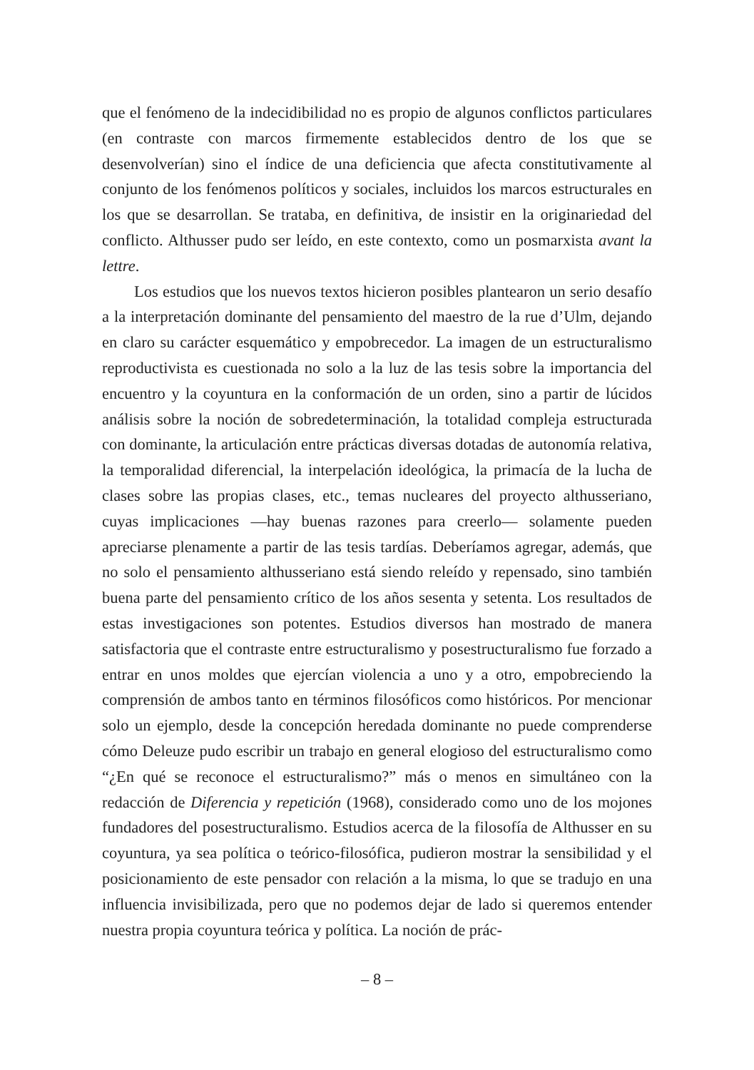que el fenómeno de la indecidibilidad no es propio de algunos conflictos particulares (en contraste con marcos firmemente establecidos dentro de los que se desenvolverían) sino el índice de una deficiencia que afecta constitutivamente al conjunto de los fenómenos políticos y sociales, incluidos los marcos estructurales en los que se desarrollan. Se trataba, en definitiva, de insistir en la originariedad del conflicto. Althusser pudo ser leído, en este contexto, como un posmarxista avant la lettre.
Los estudios que los nuevos textos hicieron posibles plantearon un serio desafío a la interpretación dominante del pensamiento del maestro de la rue d’Ulm, dejando en claro su carácter esquemático y empobrecedor. La imagen de un estructuralismo reproductivista es cuestionada no solo a la luz de las tesis sobre la importancia del encuentro y la coyuntura en la conformación de un orden, sino a partir de lúcidos análisis sobre la noción de sobredeterminación, la totalidad compleja estructurada con dominante, la articulación entre prácticas diversas dotadas de autonomía relativa, la temporalidad diferencial, la interpelación ideológica, la primacía de la lucha de clases sobre las propias clases, etc., temas nucleares del proyecto althusseriano, cuyas implicaciones —hay buenas razones para creerlo— solamente pueden apreciarse plenamente a partir de las tesis tardías. Deberíamos agregar, además, que no solo el pensamiento althusseriano está siendo releído y repensado, sino también buena parte del pensamiento crítico de los años sesenta y setenta. Los resultados de estas investigaciones son potentes. Estudios diversos han mostrado de manera satisfactoria que el contraste entre estructuralismo y posestructuralismo fue forzado a entrar en unos moldes que ejercían violencia a uno y a otro, empobreciendo la comprensión de ambos tanto en términos filosóficos como históricos. Por mencionar solo un ejemplo, desde la concepción heredada dominante no puede comprenderse cómo Deleuze pudo escribir un trabajo en general elogioso del estructuralismo como “¿En qué se reconoce el estructuralismo?” más o menos en simultáneo con la redacción de Diferencia y repetición (1968), considerado como uno de los mojones fundadores del posestructuralismo. Estudios acerca de la filosofía de Althusser en su coyuntura, ya sea política o teórico-filosófica, pudieron mostrar la sensibilidad y el posicionamiento de este pensador con relación a la misma, lo que se tradujo en una influencia invisibilizada, pero que no podemos dejar de lado si queremos entender nuestra propia coyuntura teórica y política. La noción de prác-
– 8 –